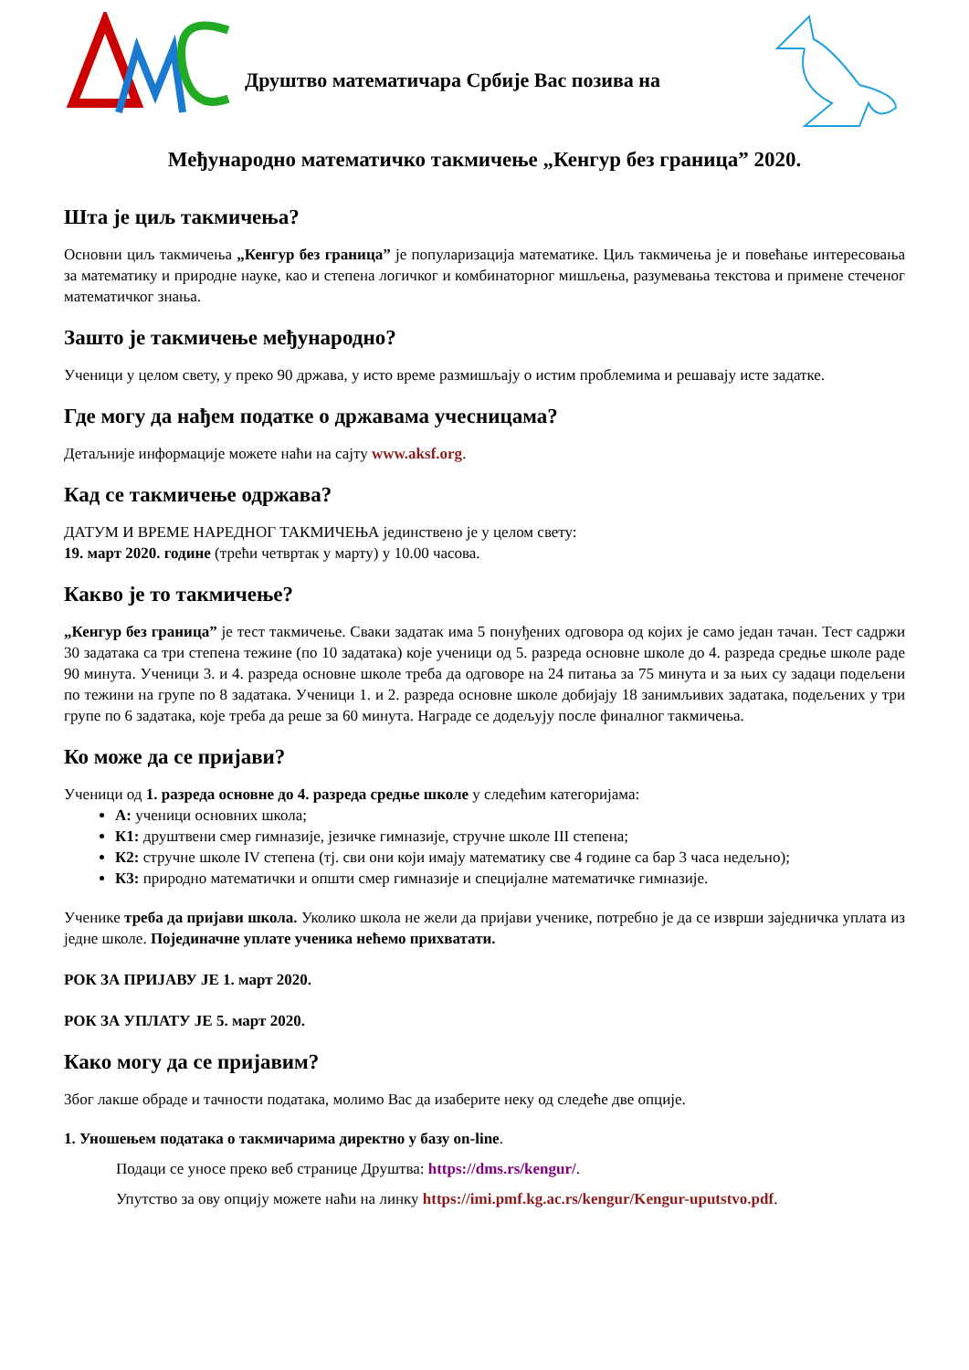Друштво математичара Србије Вас позива на
Међународно математичко такмичење „Кенгур без граница” 2020.
Шта је циљ такмичења?
Основни циљ такмичења „Кенгур без граница” је популаризација математике. Циљ такмичења је и повећање интересовања за математику и природне науке, као и степена логичког и комбинаторног мишљења, разумевања текстова и примене стеченог математичког знања.
Зашто је такмичење међународно?
Ученици у целом свету, у преко 90 држава, у исто време размишљају о истим проблемима и решавају исте задатке.
Где могу да нађем податке о државама учесницама?
Детаљније информације можете наћи на сајту www.aksf.org.
Кад се такмичење одржава?
ДАТУМ И ВРЕМЕ НАРЕДНОГ ТАКМИЧЕЊА јединствено је у целом свету:
19. март 2020. године (трећи четвртак у марту) у 10.00 часова.
Какво је то такмичење?
„Кенгур без граница” је тест такмичење. Сваки задатак има 5 понуђених одговора од којих је само један тачан. Тест садржи 30 задатака са три степена тежине (по 10 задатака) које ученици од 5. разреда основне школе до 4. разреда средње школе раде 90 минута. Ученици 3. и 4. разреда основне школе треба да одговоре на 24 питања за 75 минута и за њих су задаци подељени по тежини на групе по 8 задатака. Ученици 1. и 2. разреда основне школе добијају 18 занимљивих задатака, подељених у три групе по 6 задатака, које треба да реше за 60 минута. Награде се додељују после финалног такмичења.
Ко може да се пријави?
Ученици од 1. разреда основне до 4. разреда средње школе у следећим категоријама:
А: ученици основних школа;
К1: друштвени смер гимназије, језичке гимназије, стручне школе III степена;
К2: стручне школе IV степена (тј. сви они који имају математику све 4 године са бар 3 часа недељно);
К3: природно математички и општи смер гимназије и специјалне математичке гимназије.
Ученике треба да пријави школа. Уколико школа не жели да пријави ученике, потребно је да се изврши заједничка уплата из једне школе. Појединачне уплате ученика нећемо прихватати.
РОК ЗА ПРИЈАВУ ЈЕ 1. март 2020.
РОК ЗА УПЛАТУ ЈЕ 5. март 2020.
Како могу да се пријавим?
Због лакше обраде и тачности података, молимо Вас да изаберите неку од следеће две опције.
1. Уношењем података о такмичарима директно у базу on-line.
Подаци се уносе преко веб странице Друштва: https://dms.rs/kengur/.
Упутство за ову опцију можете наћи на линку https://imi.pmf.kg.ac.rs/kengur/Kengur-uputstvo.pdf.